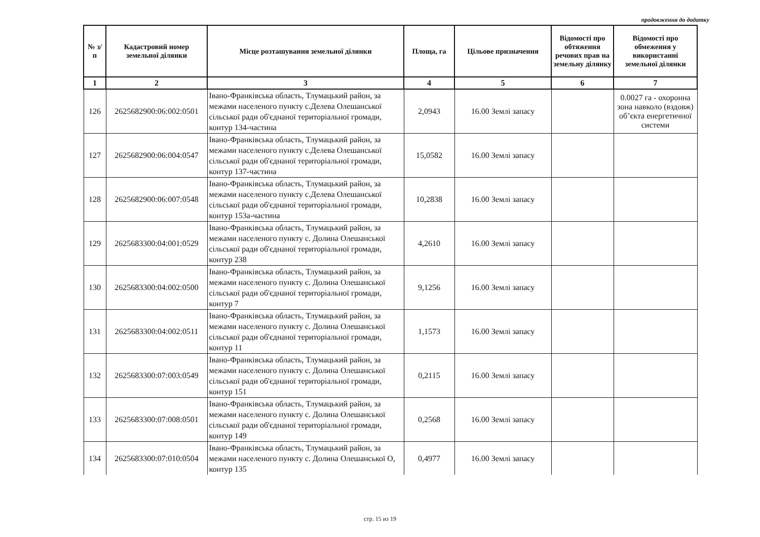продовження до додатку
| № з/п | Кадастровий номер земельної ділянки | Місце розташування земельної ділянки | Площа, га | Цільове призначення | Відомості про обтяження речових прав на земельну ділянку | Відомості про обмеження у використанні земельної ділянки |
| --- | --- | --- | --- | --- | --- | --- |
| 1 | 2 | 3 | 4 | 5 | 6 | 7 |
| 126 | 2625682900:06:002:0501 | Івано-Франківська область, Тлумацький район, за межами населеного пункту с.Делева Олешанської сільської ради об'єднаної територіальної громади, контур 134-частина | 2,0943 | 16.00 Землі запасу | | 0.0027 га - охоронна зона навколо (вздовж) об’єкта енергетичної системи |
| 127 | 2625682900:06:004:0547 | Івано-Франківська область, Тлумацький район, за межами населеного пункту с.Делева Олешанської сільської ради об'єднаної територіальної громади, контур 137-частина | 15,0582 | 16.00 Землі запасу | | |
| 128 | 2625682900:06:007:0548 | Івано-Франківська область, Тлумацький район, за межами населеного пункту с.Делева Олешанської сільської ради об'єднаної територіальної громади, контур 153а-частина | 10,2838 | 16.00 Землі запасу | | |
| 129 | 2625683300:04:001:0529 | Івано-Франківська область, Тлумацький район, за межами населеного пункту с. Долина Олешанської сільської ради об'єднаної територіальної громади, контур 238 | 4,2610 | 16.00 Землі запасу | | |
| 130 | 2625683300:04:002:0500 | Івано-Франківська область, Тлумацький район, за межами населеного пункту с. Долина Олешанської сільської ради об'єднаної територіальної громади, контур 7 | 9,1256 | 16.00 Землі запасу | | |
| 131 | 2625683300:04:002:0511 | Івано-Франківська область, Тлумацький район, за межами населеного пункту с. Долина Олешанської сільської ради об'єднаної територіальної громади, контур 11 | 1,1573 | 16.00 Землі запасу | | |
| 132 | 2625683300:07:003:0549 | Івано-Франківська область, Тлумацький район, за межами населеного пункту с. Долина Олешанської сільської ради об'єднаної територіальної громади, контур 151 | 0,2115 | 16.00 Землі запасу | | |
| 133 | 2625683300:07:008:0501 | Івано-Франківська область, Тлумацький район, за межами населеного пункту с. Долина Олешанської сільської ради об'єднаної територіальної громади, контур 149 | 0,2568 | 16.00 Землі запасу | | |
| 134 | 2625683300:07:010:0504 | Івано-Франківська область, Тлумацький район, за межами населеного пункту с. Долина Олешанської О, контур 135 | 0,4977 | 16.00 Землі запасу | | |
стр. 15 из 19